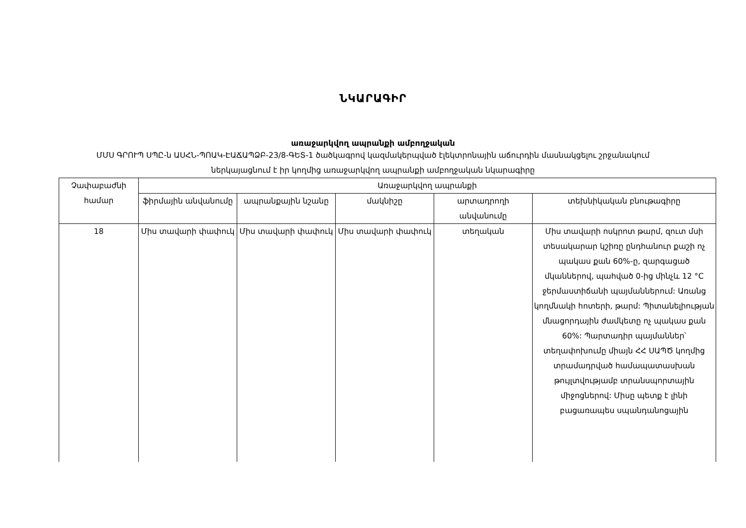ՆԿԱՐԱԳԻՐ
առաջարկվող ապրանքի ամբողջական
ՄՄՍ ԳՐՈՒՊ ՍՊԸ-ն ԱՍՀՆ-ՊՈԱԿ-ԷԱՃԱՊՁԲ-23/8-ԳԵՏ-1 ծածկագրով կազմակերպված էլեկտրոնային աճուրդին մասնակցելու շրջանակում ներկայացնում է իր կողմից առաջարկվող ապրանքի ամբողջական նկարագիրը
| Չափաբաժնի համար | Առաջարկվող ապրանքի | | | | |
| --- | --- | --- | --- | --- | --- |
| | ֆիրմային անվանումը | ապրանքային նշանը | մակնիշը | արտադրողի անվանումը | տեխնիկական բնութագիրը |
| 18 | Միս տավարի փափուկ | Միս տավարի փափուկ | Միս տավարի փափուկ | տեղական | Միս տավարի ոսկրոտ թարմ, զուտ մսի տեսակարար կշիռը ընդհանուր քաշի ոչ պակաս քան 60%-ը, զարգացած մկաններով, պահված 0-ից մինչև 12 °C ջերմաստիճանի պայմաններում: Առանց կողմնակի հոտերի, թարմ: Պիտանելիության մնացորդային ժամկետը ոչ պակաս քան 60%: Պարտադիր պայմաններ՝ տեղափոխումը միայն ՀՀ ՍԱՊԾ կողմից տրամադրված համապատասխան թույլտվությամբ տրանսպորտային միջոցներով: Միսը պետք է լինի բացառապես սպանդանոցային |